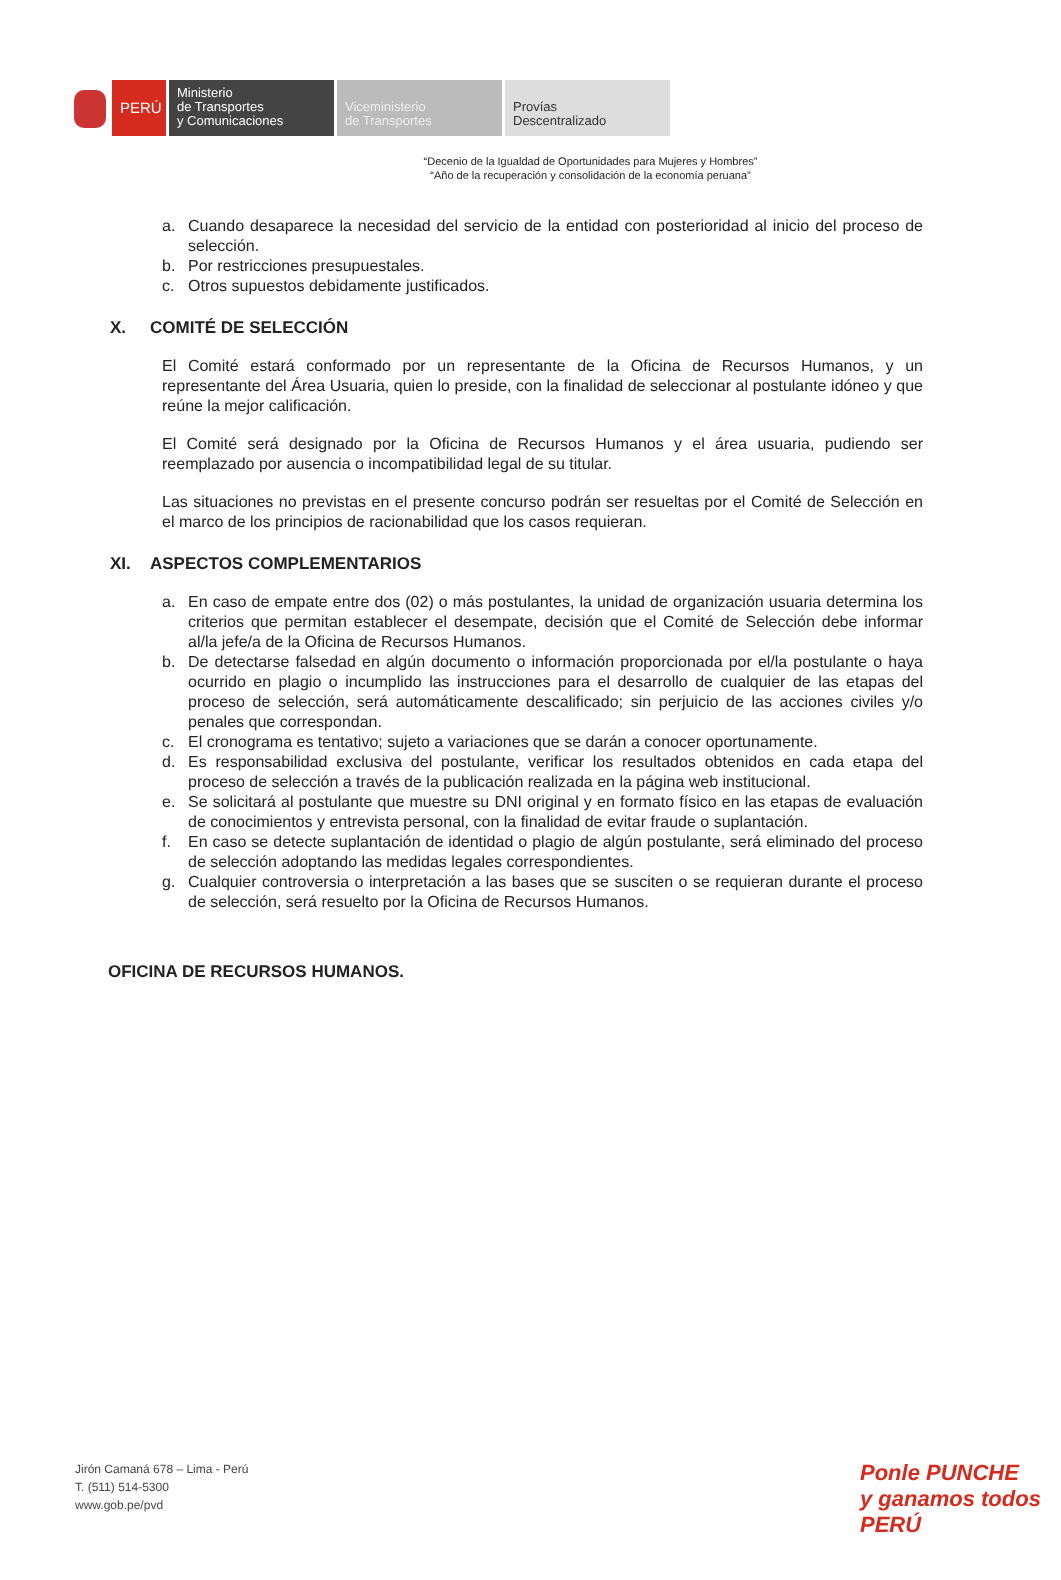PERÚ
Ministerio
de Transportes
y Comunicaciones
Viceministerio
de Transportes
Provías
Descentralizado
“Decenio de la Igualdad de Oportunidades para Mujeres y Hombres”
“Año de la recuperación y consolidación de la economía peruana”
a. Cuando desaparece la necesidad del servicio de la entidad con posterioridad al inicio del proceso de selección.
b. Por restricciones presupuestales.
c. Otros supuestos debidamente justificados.
X. COMITÉ DE SELECCIÓN
El Comité estará conformado por un representante de la Oficina de Recursos Humanos, y un representante del Área Usuaria, quien lo preside, con la finalidad de seleccionar al postulante idóneo y que reúne la mejor calificación.
El Comité será designado por la Oficina de Recursos Humanos y el área usuaria, pudiendo ser reemplazado por ausencia o incompatibilidad legal de su titular.
Las situaciones no previstas en el presente concurso podrán ser resueltas por el Comité de Selección en el marco de los principios de racionabilidad que los casos requieran.
XI. ASPECTOS COMPLEMENTARIOS
a. En caso de empate entre dos (02) o más postulantes, la unidad de organización usuaria determina los criterios que permitan establecer el desempate, decisión que el Comité de Selección debe informar al/la jefe/a de la Oficina de Recursos Humanos.
b. De detectarse falsedad en algún documento o información proporcionada por el/la postulante o haya ocurrido en plagio o incumplido las instrucciones para el desarrollo de cualquier de las etapas del proceso de selección, será automáticamente descalificado; sin perjuicio de las acciones civiles y/o penales que correspondan.
c. El cronograma es tentativo; sujeto a variaciones que se darán a conocer oportunamente.
d. Es responsabilidad exclusiva del postulante, verificar los resultados obtenidos en cada etapa del proceso de selección a través de la publicación realizada en la página web institucional.
e. Se solicitará al postulante que muestre su DNI original y en formato físico en las etapas de evaluación de conocimientos y entrevista personal, con la finalidad de evitar fraude o suplantación.
f. En caso se detecte suplantación de identidad o plagio de algún postulante, será eliminado del proceso de selección adoptando las medidas legales correspondientes.
g. Cualquier controversia o interpretación a las bases que se susciten o se requieran durante el proceso de selección, será resuelto por la Oficina de Recursos Humanos.
OFICINA DE RECURSOS HUMANOS.
Jirón Camaná 678 – Lima - Perú
T. (511) 514-5300
www.gob.pe/pvd
Ponle PUNCHE
y ganamos todos PERÚ